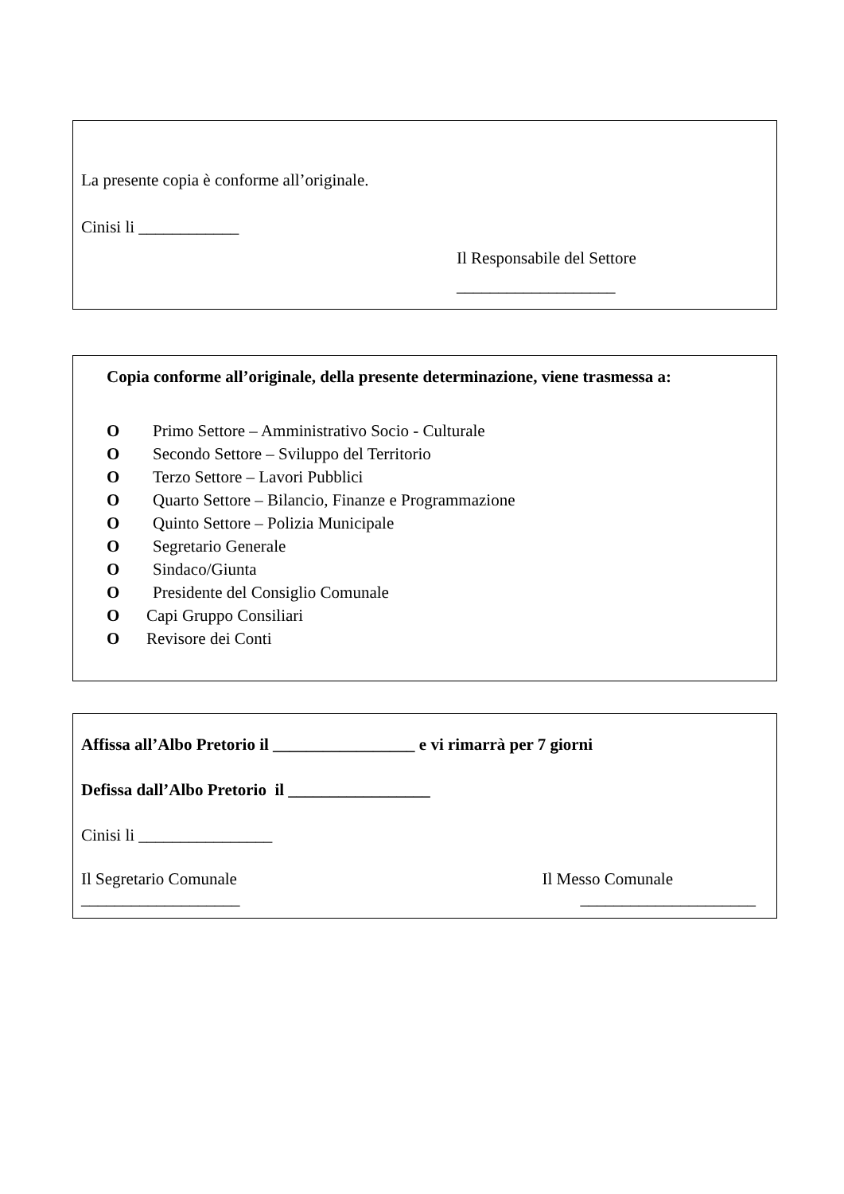La presente copia è conforme all’originale.
Cinisi li ____________
Il Responsabile del Settore
___________________
Copia conforme all’originale, della presente determinazione, viene trasmessa a:
O Primo Settore – Amministrativo Socio - Culturale
O Secondo Settore – Sviluppo del Territorio
O Terzo Settore – Lavori Pubblici
O Quarto Settore – Bilancio, Finanze e Programmazione
O Quinto Settore – Polizia Municipale
O Segretario Generale
O Sindaco/Giunta
O Presidente del Consiglio Comunale
O Capi Gruppo Consiliari
O Revisore dei Conti
Affissa all’Albo Pretorio il _________________ e vi rimarrà per 7 giorni
Defissa dall’Albo Pretorio il _________________
Cinisi li ________________
Il Segretario Comunale Il Messo Comunale
___________________ _____________________